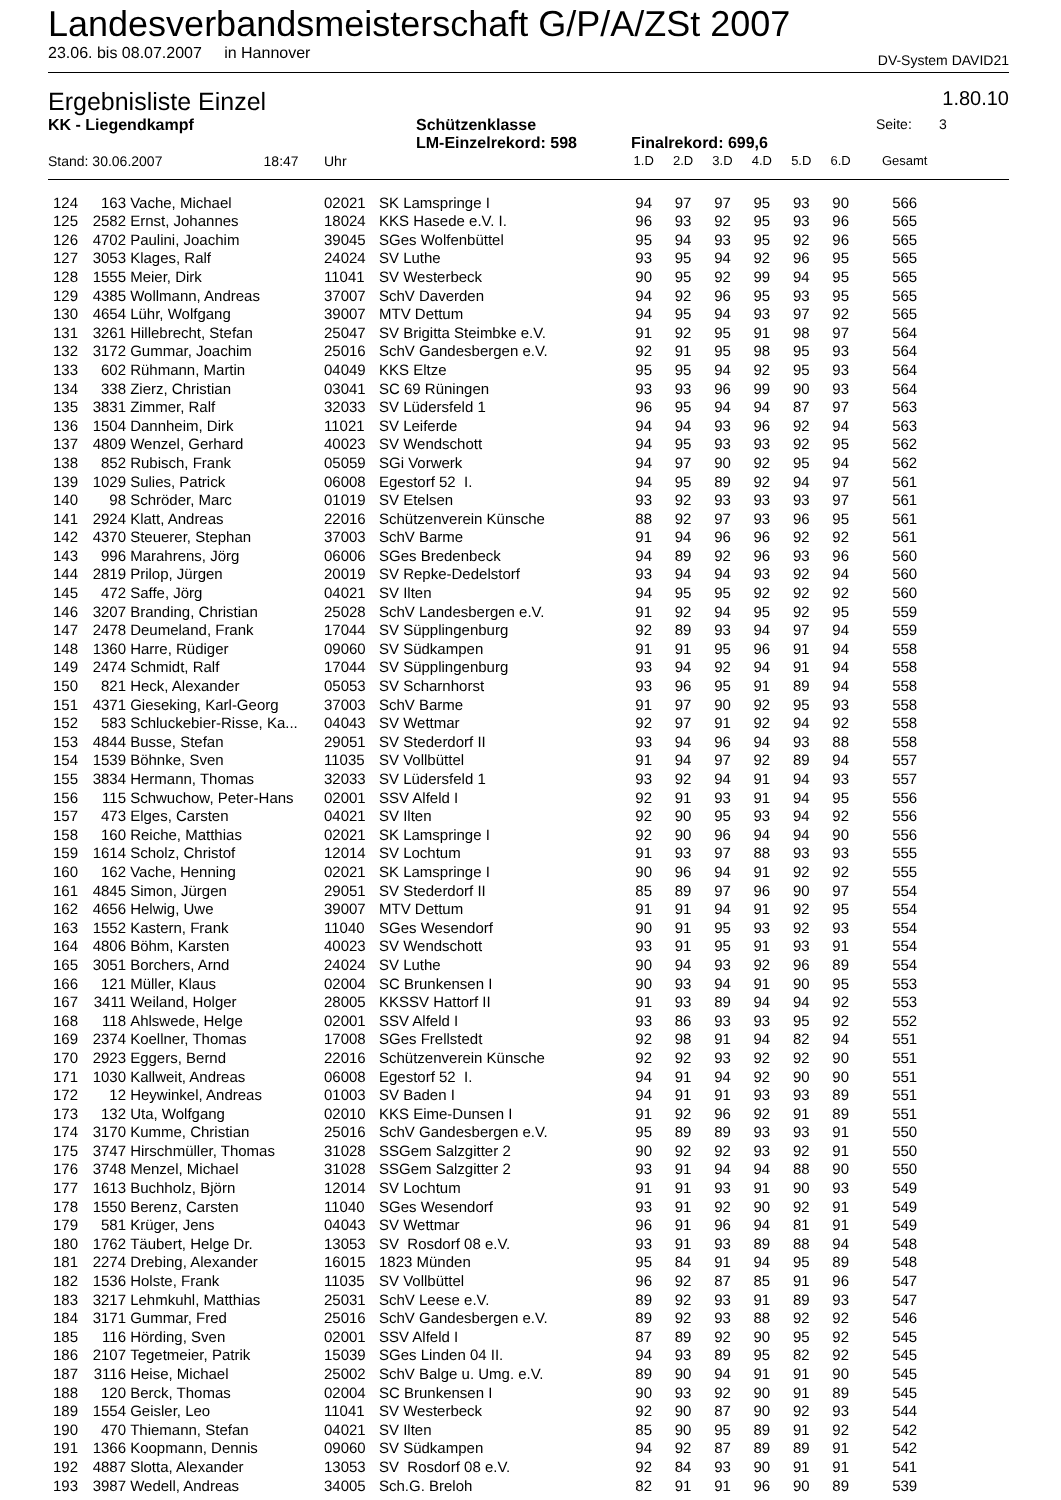Landesverbandsmeisterschaft G/P/A/ZSt 2007
23.06. bis 08.07.2007 in Hannover DV-System DAVID21
Ergebnisliste Einzel 1.80.10
KK - Liegendkampf Schützenklasse Seite: 3
LM-Einzelrekord: 598 Finalrekord: 699,6
| Stand: 30.06.2007 18:47 | | | Uhr | | 1.D | 2.D | 3.D | 4.D | 5.D | 6.D | Gesamt | |
| --- | --- | --- | --- | --- | --- | --- | --- | --- | --- | --- | --- | --- |
| 124 | 163 | Vache, Michael | 02021 | SK Lamspringe I | 94 | 97 | 97 | 95 | 93 | 90 | 566 | |
| 125 | 2582 | Ernst, Johannes | 18024 | KKS Hasede e.V. I. | 96 | 93 | 92 | 95 | 93 | 96 | 565 | |
| 126 | 4702 | Paulini, Joachim | 39045 | SGes Wolfenbüttel | 95 | 94 | 93 | 95 | 92 | 96 | 565 | |
| 127 | 3053 | Klages, Ralf | 24024 | SV Luthe | 93 | 95 | 94 | 92 | 96 | 95 | 565 | |
| 128 | 1555 | Meier, Dirk | 11041 | SV Westerbeck | 90 | 95 | 92 | 99 | 94 | 95 | 565 | |
| 129 | 4385 | Wollmann, Andreas | 37007 | SchV Daverden | 94 | 92 | 96 | 95 | 93 | 95 | 565 | |
| 130 | 4654 | Lühr, Wolfgang | 39007 | MTV Dettum | 94 | 95 | 94 | 93 | 97 | 92 | 565 | |
| 131 | 3261 | Hillebrecht, Stefan | 25047 | SV Brigitta Steimbke e.V. | 91 | 92 | 95 | 91 | 98 | 97 | 564 | |
| 132 | 3172 | Gummar, Joachim | 25016 | SchV Gandesbergen e.V. | 92 | 91 | 95 | 98 | 95 | 93 | 564 | |
| 133 | 602 | Rühmann, Martin | 04049 | KKS Eltze | 95 | 95 | 94 | 92 | 95 | 93 | 564 | |
| 134 | 338 | Zierz, Christian | 03041 | SC 69 Rüningen | 93 | 93 | 96 | 99 | 90 | 93 | 564 | |
| 135 | 3831 | Zimmer, Ralf | 32033 | SV Lüdersfeld 1 | 96 | 95 | 94 | 94 | 87 | 97 | 563 | |
| 136 | 1504 | Dannheim, Dirk | 11021 | SV Leiferde | 94 | 94 | 93 | 96 | 92 | 94 | 563 | |
| 137 | 4809 | Wenzel, Gerhard | 40023 | SV Wendschott | 94 | 95 | 93 | 93 | 92 | 95 | 562 | |
| 138 | 852 | Rubisch, Frank | 05059 | SGi Vorwerk | 94 | 97 | 90 | 92 | 95 | 94 | 562 | |
| 139 | 1029 | Sulies, Patrick | 06008 | Egestorf 52 I. | 94 | 95 | 89 | 92 | 94 | 97 | 561 | |
| 140 | 98 | Schröder, Marc | 01019 | SV Etelsen | 93 | 92 | 93 | 93 | 93 | 97 | 561 | |
| 141 | 2924 | Klatt, Andreas | 22016 | Schützenverein Künsche | 88 | 92 | 97 | 93 | 96 | 95 | 561 | |
| 142 | 4370 | Steuerer, Stephan | 37003 | SchV Barme | 91 | 94 | 96 | 96 | 92 | 92 | 561 | |
| 143 | 996 | Marahrens, Jörg | 06006 | SGes Bredenbeck | 94 | 89 | 92 | 96 | 93 | 96 | 560 | |
| 144 | 2819 | Prilop, Jürgen | 20019 | SV Repke-Dedelstorf | 93 | 94 | 94 | 93 | 92 | 94 | 560 | |
| 145 | 472 | Saffe, Jörg | 04021 | SV Ilten | 94 | 95 | 95 | 92 | 92 | 92 | 560 | |
| 146 | 3207 | Branding, Christian | 25028 | SchV Landesbergen e.V. | 91 | 92 | 94 | 95 | 92 | 95 | 559 | |
| 147 | 2478 | Deumeland, Frank | 17044 | SV Süpplingenburg | 92 | 89 | 93 | 94 | 97 | 94 | 559 | |
| 148 | 1360 | Harre, Rüdiger | 09060 | SV Südkampen | 91 | 91 | 95 | 96 | 91 | 94 | 558 | |
| 149 | 2474 | Schmidt, Ralf | 17044 | SV Süpplingenburg | 93 | 94 | 92 | 94 | 91 | 94 | 558 | |
| 150 | 821 | Heck, Alexander | 05053 | SV Scharnhorst | 93 | 96 | 95 | 91 | 89 | 94 | 558 | |
| 151 | 4371 | Gieseking, Karl-Georg | 37003 | SchV Barme | 91 | 97 | 90 | 92 | 95 | 93 | 558 | |
| 152 | 583 | Schluckebier-Risse, Ka... | 04043 | SV Wettmar | 92 | 97 | 91 | 92 | 94 | 92 | 558 | |
| 153 | 4844 | Busse, Stefan | 29051 | SV Stederdorf II | 93 | 94 | 96 | 94 | 93 | 88 | 558 | |
| 154 | 1539 | Böhnke, Sven | 11035 | SV Vollbüttel | 91 | 94 | 97 | 92 | 89 | 94 | 557 | |
| 155 | 3834 | Hermann, Thomas | 32033 | SV Lüdersfeld 1 | 93 | 92 | 94 | 91 | 94 | 93 | 557 | |
| 156 | 115 | Schwuchow, Peter-Hans | 02001 | SSV Alfeld I | 92 | 91 | 93 | 91 | 94 | 95 | 556 | |
| 157 | 473 | Elges, Carsten | 04021 | SV Ilten | 92 | 90 | 95 | 93 | 94 | 92 | 556 | |
| 158 | 160 | Reiche, Matthias | 02021 | SK Lamspringe I | 92 | 90 | 96 | 94 | 94 | 90 | 556 | |
| 159 | 1614 | Scholz, Christof | 12014 | SV Lochtum | 91 | 93 | 97 | 88 | 93 | 93 | 555 | |
| 160 | 162 | Vache, Henning | 02021 | SK Lamspringe I | 90 | 96 | 94 | 91 | 92 | 92 | 555 | |
| 161 | 4845 | Simon, Jürgen | 29051 | SV Stederdorf II | 85 | 89 | 97 | 96 | 90 | 97 | 554 | |
| 162 | 4656 | Helwig, Uwe | 39007 | MTV Dettum | 91 | 91 | 94 | 91 | 92 | 95 | 554 | |
| 163 | 1552 | Kastern, Frank | 11040 | SGes Wesendorf | 90 | 91 | 95 | 93 | 92 | 93 | 554 | |
| 164 | 4806 | Böhm, Karsten | 40023 | SV Wendschott | 93 | 91 | 95 | 91 | 93 | 91 | 554 | |
| 165 | 3051 | Borchers, Arnd | 24024 | SV Luthe | 90 | 94 | 93 | 92 | 96 | 89 | 554 | |
| 166 | 121 | Müller, Klaus | 02004 | SC Brunkensen I | 90 | 93 | 94 | 91 | 90 | 95 | 553 | |
| 167 | 3411 | Weiland, Holger | 28005 | KKSSV Hattorf II | 91 | 93 | 89 | 94 | 94 | 92 | 553 | |
| 168 | 118 | Ahlswede, Helge | 02001 | SSV Alfeld I | 93 | 86 | 93 | 93 | 95 | 92 | 552 | |
| 169 | 2374 | Koellner, Thomas | 17008 | SGes Frellstedt | 92 | 98 | 91 | 94 | 82 | 94 | 551 | |
| 170 | 2923 | Eggers, Bernd | 22016 | Schützenverein Künsche | 92 | 92 | 93 | 92 | 92 | 90 | 551 | |
| 171 | 1030 | Kallweit, Andreas | 06008 | Egestorf 52 I. | 94 | 91 | 94 | 92 | 90 | 90 | 551 | |
| 172 | 12 | Heywinkel, Andreas | 01003 | SV Baden I | 94 | 91 | 91 | 93 | 93 | 89 | 551 | |
| 173 | 132 | Uta, Wolfgang | 02010 | KKS Eime-Dunsen I | 91 | 92 | 96 | 92 | 91 | 89 | 551 | |
| 174 | 3170 | Kumme, Christian | 25016 | SchV Gandesbergen e.V. | 95 | 89 | 89 | 93 | 93 | 91 | 550 | |
| 175 | 3747 | Hirschmüller, Thomas | 31028 | SSGem Salzgitter 2 | 90 | 92 | 92 | 93 | 92 | 91 | 550 | |
| 176 | 3748 | Menzel, Michael | 31028 | SSGem Salzgitter 2 | 93 | 91 | 94 | 94 | 88 | 90 | 550 | |
| 177 | 1613 | Buchholz, Björn | 12014 | SV Lochtum | 91 | 91 | 93 | 91 | 90 | 93 | 549 | |
| 178 | 1550 | Berenz, Carsten | 11040 | SGes Wesendorf | 93 | 91 | 92 | 90 | 92 | 91 | 549 | |
| 179 | 581 | Krüger, Jens | 04043 | SV Wettmar | 96 | 91 | 96 | 94 | 81 | 91 | 549 | |
| 180 | 1762 | Täubert, Helge Dr. | 13053 | SV Rosdorf 08 e.V. | 93 | 91 | 93 | 89 | 88 | 94 | 548 | |
| 181 | 2274 | Drebing, Alexander | 16015 | 1823 Münden | 95 | 84 | 91 | 94 | 95 | 89 | 548 | |
| 182 | 1536 | Holste, Frank | 11035 | SV Vollbüttel | 96 | 92 | 87 | 85 | 91 | 96 | 547 | |
| 183 | 3217 | Lehmkuhl, Matthias | 25031 | SchV Leese e.V. | 89 | 92 | 93 | 91 | 89 | 93 | 547 | |
| 184 | 3171 | Gummar, Fred | 25016 | SchV Gandesbergen e.V. | 89 | 92 | 93 | 88 | 92 | 92 | 546 | |
| 185 | 116 | Hörding, Sven | 02001 | SSV Alfeld I | 87 | 89 | 92 | 90 | 95 | 92 | 545 | |
| 186 | 2107 | Tegetmeier, Patrik | 15039 | SGes Linden 04 II. | 94 | 93 | 89 | 95 | 82 | 92 | 545 | |
| 187 | 3116 | Heise, Michael | 25002 | SchV Balge u. Umg. e.V. | 89 | 90 | 94 | 91 | 91 | 90 | 545 | |
| 188 | 120 | Berck, Thomas | 02004 | SC Brunkensen I | 90 | 93 | 92 | 90 | 91 | 89 | 545 | |
| 189 | 1554 | Geisler, Leo | 11041 | SV Westerbeck | 92 | 90 | 87 | 90 | 92 | 93 | 544 | |
| 190 | 470 | Thiemann, Stefan | 04021 | SV Ilten | 85 | 90 | 95 | 89 | 91 | 92 | 542 | |
| 191 | 1366 | Koopmann, Dennis | 09060 | SV Südkampen | 94 | 92 | 87 | 89 | 89 | 91 | 542 | |
| 192 | 4887 | Slotta, Alexander | 13053 | SV Rosdorf 08 e.V. | 92 | 84 | 93 | 90 | 91 | 91 | 541 | |
| 193 | 3987 | Wedell, Andreas | 34005 | Sch.G. Breloh | 82 | 91 | 91 | 96 | 90 | 89 | 539 | |